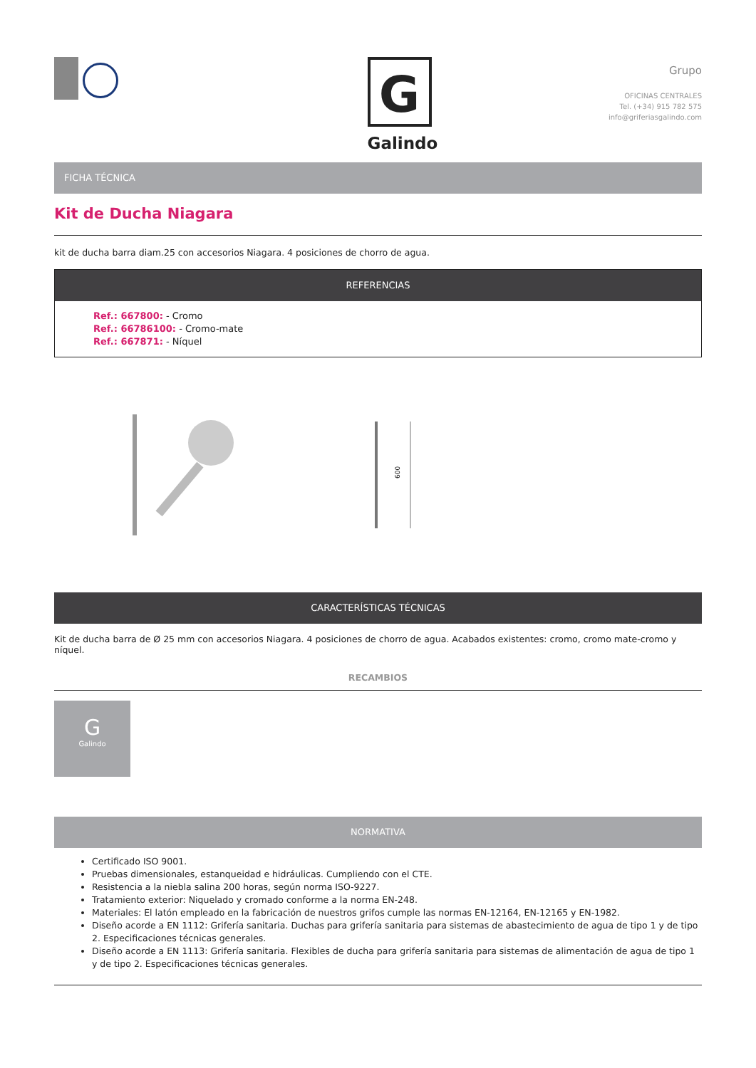G
Galindo
Grupo
OFICINAS CENTRALES
Tel. (+34) 915 782 575
info@griferiasgalindo.com
FICHA TÉCNICA
Kit de Ducha Niagara
kit de ducha barra diam.25 con accesorios Niagara. 4 posiciones de chorro de agua.
REFERENCIAS
Ref.: 667800: - Cromo
Ref.: 66786100: - Cromo-mate
Ref.: 667871: - Níquel
600
CARACTERÍSTICAS TÉCNICAS
Kit de ducha barra de Ø 25 mm con accesorios Niagara. 4 posiciones de chorro de agua. Acabados existentes: cromo, cromo mate-cromo y níquel.
RECAMBIOS
G
Galindo
NORMATIVA
Certificado ISO 9001.
Pruebas dimensionales, estanqueidad e hidráulicas. Cumpliendo con el CTE.
Resistencia a la niebla salina 200 horas, según norma ISO-9227.
Tratamiento exterior: Niquelado y cromado conforme a la norma EN-248.
Materiales: El latón empleado en la fabricación de nuestros grifos cumple las normas EN-12164, EN-12165 y EN-1982.
Diseño acorde a EN 1112: Grifería sanitaria. Duchas para grifería sanitaria para sistemas de abastecimiento de agua de tipo 1 y de tipo 2. Especificaciones técnicas generales.
Diseño acorde a EN 1113: Grifería sanitaria. Flexibles de ducha para grifería sanitaria para sistemas de alimentación de agua de tipo 1 y de tipo 2. Especificaciones técnicas generales.